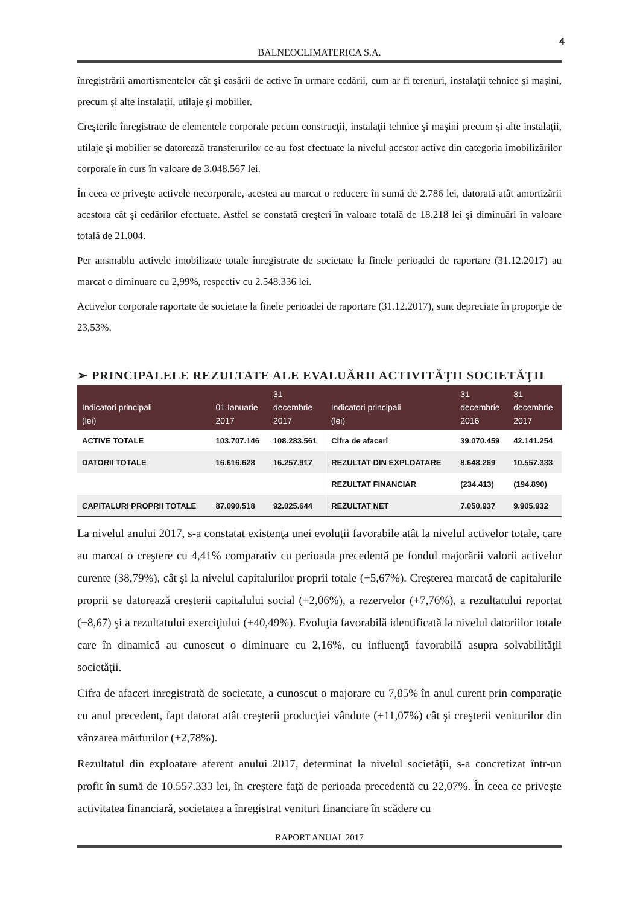4
BALNEOCLIMATERICA S.A.
înregistrării amortismentelor cât şi casării de active în urmare cedării, cum ar fi terenuri, instalaţii tehnice şi maşini, precum şi alte instalaţii, utilaje şi mobilier.
Creşterile înregistrate de elementele corporale pecum construcţii, instalaţii tehnice şi maşini precum şi alte instalaţii, utilaje şi mobilier se datorează transferurilor ce au fost efectuate la nivelul acestor active din categoria imobilizărilor corporale în curs în valoare de 3.048.567 lei.
În ceea ce priveşte activele necorporale, acestea au marcat o reducere în sumă de 2.786 lei, datorată atât amortizării acestora cât şi cedărilor efectuate. Astfel se constată creşteri în valoare totală de 18.218 lei şi diminuări în valoare totală de 21.004.
Per ansmablu activele imobilizate totale înregistrate de societate la finele perioadei de raportare (31.12.2017) au marcat o diminuare cu 2,99%, respectiv cu 2.548.336 lei.
Activelor corporale raportate de societate la finele perioadei de raportare (31.12.2017), sunt depreciate în proporţie de 23,53%.
➢ PRINCIPALELE REZULTATE ALE EVALUĂRII ACTIVITĂŢII SOCIETĂŢII
| Indicatori principali (lei) | 01 Ianuarie 2017 | 31 decembrie 2017 | Indicatori principali (lei) | 31 decembrie 2016 | 31 decembrie 2017 |
| --- | --- | --- | --- | --- | --- |
| ACTIVE TOTALE | 103.707.146 | 108.283.561 | Cifra de afaceri | 39.070.459 | 42.141.254 |
| DATORII TOTALE | 16.616.628 | 16.257.917 | REZULTAT DIN EXPLOATARE | 8.648.269 | 10.557.333 |
| | | | REZULTAT FINANCIAR | (234.413) | (194.890) |
| CAPITALURI PROPRII TOTALE | 87.090.518 | 92.025.644 | REZULTAT NET | 7.050.937 | 9.905.932 |
La nivelul anului 2017, s-a constatat existenţa unei evoluţii favorabile atât la nivelul activelor totale, care au marcat o creştere cu 4,41% comparativ cu perioada precedentă pe fondul majorării valorii activelor curente (38,79%), cât şi la nivelul capitalurilor proprii totale (+5,67%). Creşterea marcată de capitalurile proprii se datorează creşterii capitalului social (+2,06%), a rezervelor (+7,76%), a rezultatului reportat (+8,67) şi a rezultatului exerciţiului (+40,49%). Evoluţia favorabilă identificată la nivelul datoriilor totale care în dinamică au cunoscut o diminuare cu 2,16%, cu influenţă favorabilă asupra solvabilităţii societăţii.
Cifra de afaceri inregistrată de societate, a cunoscut o majorare cu 7,85% în anul curent prin comparaţie cu anul precedent, fapt datorat atât creşterii producţiei vândute (+11,07%) cât şi creşterii veniturilor din vânzarea mărfurilor (+2,78%).
Rezultatul din exploatare aferent anului 2017, determinat la nivelul societăţii, s-a concretizat într-un profit în sumă de 10.557.333 lei, în creştere faţă de perioada precedentă cu 22,07%. În ceea ce priveşte activitatea financiară, societatea a înregistrat venituri financiare în scădere cu
RAPORT ANUAL 2017